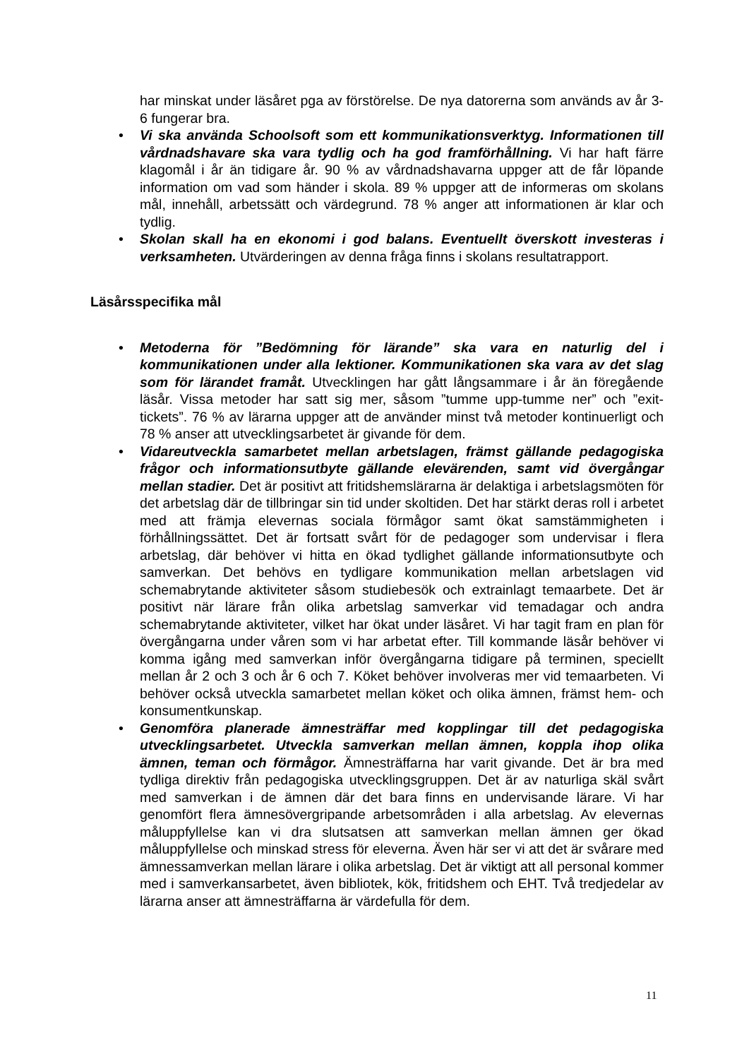har minskat under läsåret pga av förstörelse. De nya datorerna som används av år 3-6 fungerar bra.
• Vi ska använda Schoolsoft som ett kommunikationsverktyg. Informationen till vårdnadshavare ska vara tydlig och ha god framförhållning. Vi har haft färre klagomål i år än tidigare år. 90 % av vårdnadshavarna uppger att de får löpande information om vad som händer i skola. 89 % uppger att de informeras om skolans mål, innehåll, arbetssätt och värdegrund. 78 % anger att informationen är klar och tydlig.
• Skolan skall ha en ekonomi i god balans. Eventuellt överskott investeras i verksamheten. Utvärderingen av denna fråga finns i skolans resultatrapport.
Läsårsspecifika mål
• Metoderna för ”Bedömning för lärande” ska vara en naturlig del i kommunikationen under alla lektioner. Kommunikationen ska vara av det slag som för lärandet framåt. Utvecklingen har gått långsammare i år än föregående läsår. Vissa metoder har satt sig mer, såsom ”tumme upp-tumme ner” och ”exit-tickets”. 76 % av lärarna uppger att de använder minst två metoder kontinuerligt och 78 % anser att utvecklingsarbetet är givande för dem.
• Vidareutveckla samarbetet mellan arbetslagen, främst gällande pedagogiska frågor och informationsutbyte gällande elevärenden, samt vid övergångar mellan stadier. Det är positivt att fritidshemslärarna är delaktiga i arbetslagsmöten för det arbetslag där de tillbringar sin tid under skoltiden. Det har stärkt deras roll i arbetet med att främja elevernas sociala förmågor samt ökat samstämmigheten i förhållningssättet. Det är fortsatt svårt för de pedagoger som undervisar i flera arbetslag, där behöver vi hitta en ökad tydlighet gällande informationsutbyte och samverkan. Det behövs en tydligare kommunikation mellan arbetslagen vid schemabrytande aktiviteter såsom studiebesök och extrainlagt temaarbete. Det är positivt när lärare från olika arbetslag samverkar vid temadagar och andra schemabrytande aktiviteter, vilket har ökat under läsåret. Vi har tagit fram en plan för övergångarna under våren som vi har arbetat efter. Till kommande läsår behöver vi komma igång med samverkan inför övergångarna tidigare på terminen, speciellt mellan år 2 och 3 och år 6 och 7. Köket behöver involveras mer vid temaarbeten. Vi behöver också utveckla samarbetet mellan köket och olika ämnen, främst hem- och konsumentkunskap.
• Genomföra planerade ämnesträffar med kopplingar till det pedagogiska utvecklingsarbetet. Utveckla samverkan mellan ämnen, koppla ihop olika ämnen, teman och förmågor. Ämnesträffarna har varit givande. Det är bra med tydliga direktiv från pedagogiska utvecklingsgruppen. Det är av naturliga skäl svårt med samverkan i de ämnen där det bara finns en undervisande lärare. Vi har genomfört flera ämnesövergripande arbetsområden i alla arbetslag. Av elevernas måluppfyllelse kan vi dra slutsatsen att samverkan mellan ämnen ger ökad måluppfyllelse och minskad stress för eleverna. Även här ser vi att det är svårare med ämnessamverkan mellan lärare i olika arbetslag. Det är viktigt att all personal kommer med i samverkansarbetet, även bibliotek, kök, fritidshem och EHT. Två tredjedelar av lärarna anser att ämnesträffarna är värdefulla för dem.
11